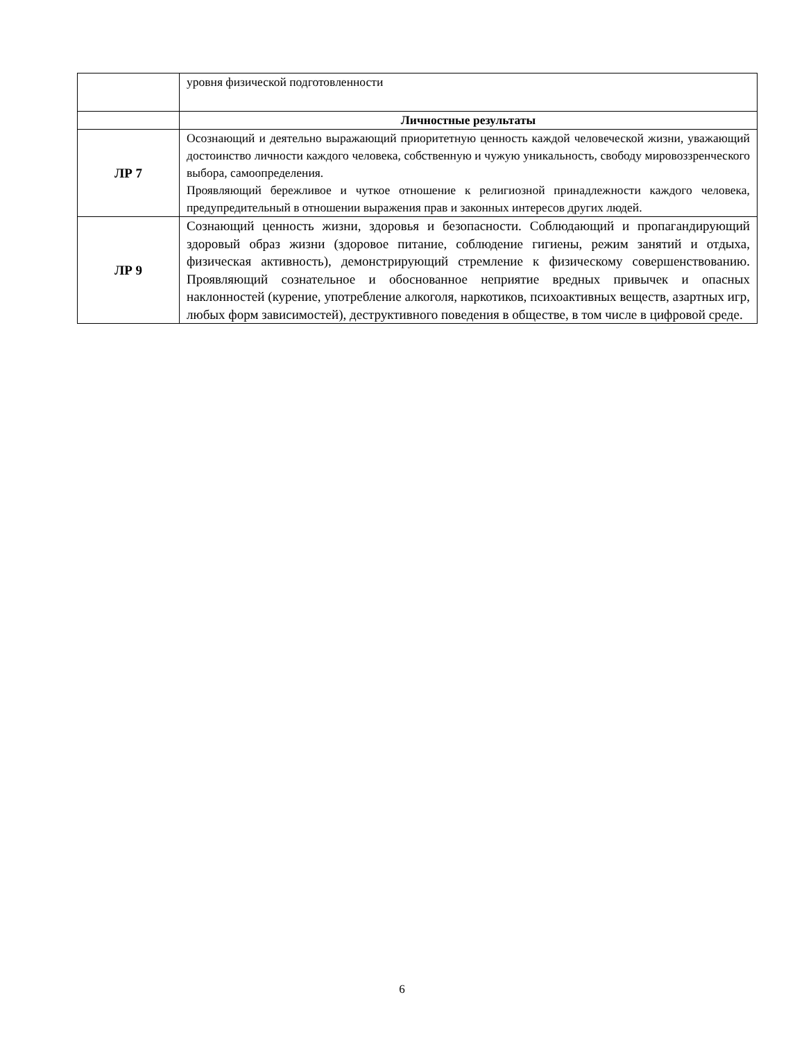| | уровня физической подготовленности |
| | Личностные результаты |
| ЛР 7 | Осознающий и деятельно выражающий приоритетную ценность каждой человеческой жизни, уважающий достоинство личности каждого человека, собственную и чужую уникальность, свободу мировоззренческого выбора, самоопределения. Проявляющий бережливое и чуткое отношение к религиозной принадлежности каждого человека, предупредительный в отношении выражения прав и законных интересов других людей. |
| ЛР 9 | Сознающий ценность жизни, здоровья и безопасности. Соблюдающий и пропагандирующий здоровый образ жизни (здоровое питание, соблюдение гигиены, режим занятий и отдыха, физическая активность), демонстрирующий стремление к физическому совершенствованию. Проявляющий сознательное и обоснованное неприятие вредных привычек и опасных наклонностей (курение, употребление алкоголя, наркотиков, психоактивных веществ, азартных игр, любых форм зависимостей), деструктивного поведения в обществе, в том числе в цифровой среде. |
6